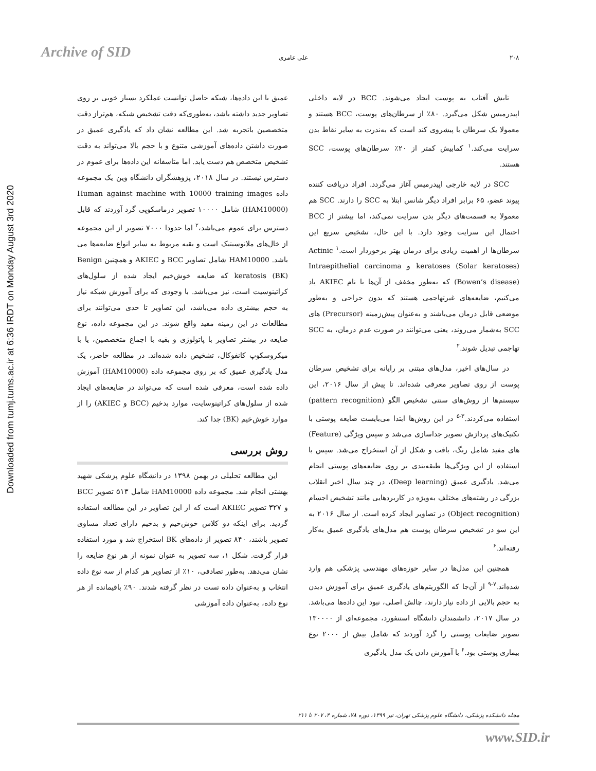Archive of SID
Downloaded from tumj.tums.ac.ir at 6:36 IRDT on Monday August 3rd 2020
۲۰۸ علی عامری
تابش آفتاب به پوست ایجاد می‌شوند. BCC در لایه داخلی اپیدرمیس شکل می‌گیرد. ۸۰٪ از سرطان‌های پوست، BCC هستند و معمولا یک سرطان با پیشروی کند است که به‌ندرت به سایر نقاط بدن سرایت می‌کند.<sup>۱</sup> کمابیش کمتر از ۲۰٪ سرطان‌های پوست، SCC هستند.
SCC در لایه خارجی اپیدرمیس آغاز می‌گردد. افراد دریافت کننده پیوند عضو، ۶۵ برابر افراد دیگر شانس ابتلا به SCC را دارند. SCC هم معمولا به قسمت‌های دیگر بدن سرایت نمی‌کند، اما بیشتر از BCC احتمال این سرایت وجود دارد. با این حال، تشخیص سریع این سرطان‌ها از اهمیت زیادی برای درمان بهتر برخوردار است.<sup>۱</sup> Actinic keratoses (Solar keratoses) و Intraepithelial carcinoma (Bowen’s disease) که به‌طور مخفف از آن‌ها با نام AKIEC یاد می‌کنیم، ضایعه‌های غیرتهاجمی هستند که بدون جراحی و به‌طور موضعی قابل درمان می‌باشند و به‌عنوان پیش‌زمینه (Precursor) های SCC به‌شمار می‌روند، یعنی می‌توانند در صورت عدم درمان، به SCC تهاجمی تبدیل شوند.<sup>۲</sup>
در سال‌های اخیر، مدل‌های مبتنی بر رایانه برای تشخیص سرطان پوست از روی تصاویر معرفی شده‌اند. تا پیش از سال ۲۰۱۶، این سیستم‌ها از روش‌های سنتی تشخیص الگو (pattern recognition) استفاده می‌کردند.<sup>۳-۵</sup> در این روش‌ها ابتدا می‌بایست ضایعه پوستی با تکنیک‌های پردازش تصویر جداسازی می‌شد و سپس ویژگی (Feature) های مفید شامل رنگ، بافت و شکل از آن استخراج می‌شد. سپس با استفاده از این ویژگی‌ها طبقه‌بندی بر روی ضایعه‌های پوستی انجام می‌شد. یادگیری عمیق (Deep learning)، در چند سال اخیر انقلاب بزرگی در رشته‌های مختلف به‌ویژه در کاربردهایی مانند تشخیص اجسام (Object recognition) در تصاویر ایجاد کرده است. از سال ۲۰۱۶ به این سو در تشخیص سرطان پوست هم مدل‌های یادگیری عمیق به‌کار رفته‌اند.<sup>۶</sup>
همچنین این مدل‌ها در سایر حوزه‌های مهندسی پزشکی هم وارد شده‌اند.<sup>۷-۹</sup> از آن‌جا که الگوریتم‌های یادگیری عمیق برای آموزش دیدن به حجم بالایی از داده نیاز دارند، چالش اصلی، نبود این داده‌ها می‌باشد. در سال ۲۰۱۷، دانشمندان دانشگاه استنفورد، مجموعه‌ای از ۱۳۰۰۰۰ تصویر ضایعات پوستی را گرد آوردند که شامل بیش از ۲۰۰۰ نوع بیماری پوستی بود.<sup>۶</sup> با آموزش دادن یک مدل یادگیری
عمیق با این داده‌ها، شبکه حاصل توانست عملکرد بسیار خوبی بر روی تصاویر جدید داشته باشد، به‌طوری‌که دقت تشخیص شبکه، هم‌تراز دقت متخصصین باتجربه شد. این مطالعه نشان داد که یادگیری عمیق در صورت داشتن داده‌های آموزشی متنوع و با حجم بالا می‌تواند به دقت تشخیص متخصص هم دست یابد. اما متاسفانه این داده‌ها برای عموم در دسترس نیستند. در سال ۲۰۱۸، پژوهشگران دانشگاه وین یک مجموعه داده Human against machine with 10000 training images (HAM10000) شامل ۱۰۰۰۰ تصویر درماسکوپی گرد آوردند که قابل دسترس برای عموم می‌باشد،<sup>۲</sup> اما حدودا ۷۰۰۰ تصویر از این مجموعه از خال‌های ملانوسیتیک است و بقیه مربوط به سایر انواع ضایعه‌ها می باشد. HAM10000 شامل تصاویر BCC و AKIEC و همچنین Benign keratosis (BK) که ضایعه خوش‌خیم ایجاد شده از سلول‌های کراتینوسیت است، نیز می‌باشد. با وجودی که برای آموزش شبکه نیاز به حجم بیشتری داده می‌باشد، این تصاویر تا حدی می‌توانند برای مطالعات در این زمینه مفید واقع شوند. در این مجموعه داده، نوع ضایعه در بیشتر تصاویر با پاتولوژی و بقیه با اجماع متخصصین، یا با میکروسکوپ کانفوکال، تشخیص داده شده‌اند. در مطالعه حاضر، یک مدل یادگیری عمیق که بر روی مجموعه داده (HAM10000) آموزش داده شده است، معرفی شده است که می‌تواند در ضایعه‌های ایجاد شده از سلول‌های کراتینوسایت، موارد بدخیم (BCC و AKIEC) را از موارد خوش‌خیم (BK) جدا کند.
روش بررسی
این مطالعه تحلیلی در بهمن ۱۳۹۸ در دانشگاه علوم پزشکی شهید بهشتی انجام شد. مجموعه داده HAM10000 شامل ۵۱۳ تصویر BCC و ۳۲۷ تصویر AKIEC است که از این تصاویر در این مطالعه استفاده گردید. برای اینکه دو کلاس خوش‌خیم و بدخیم دارای تعداد مساوی تصویر باشند، ۸۴۰ تصویر از داده‌های BK استخراج شد و مورد استفاده قرار گرفت. شکل ۱، سه تصویر به عنوان نمونه از هر نوع ضایعه را نشان می‌دهد. به‌طور تصادفی، ۱۰٪ از تصاویر هر کدام از سه نوع داده انتخاب و به‌عنوان داده تست در نظر گرفته شدند. ۹۰٪ باقیمانده از هر نوع داده، به‌عنوان داده آموزشی
مجله دانشکده پزشکی، دانشگاه علوم پزشکی تهران، تیر ۱۳۹۹، دوره ۷۸، شماره ۴، ۲۰۷ تا ۲۱۱
www.SID.ir